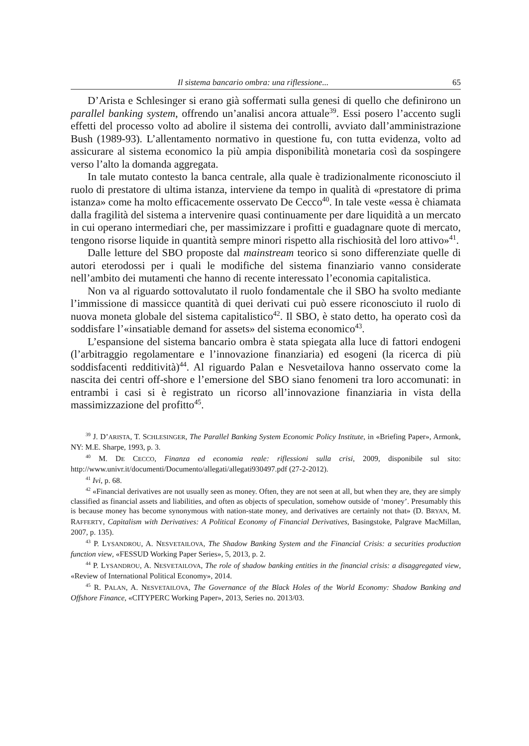Il sistema bancario ombra: una riflessione... 65
D’Arista e Schlesinger si erano già soffermati sulla genesi di quello che definirono un parallel banking system, offrendo un’analisi ancora attuale<sup>39</sup>. Essi posero l’accento sugli effetti del processo volto ad abolire il sistema dei controlli, avviato dall’amministrazione Bush (1989-93). L’allentamento normativo in questione fu, con tutta evidenza, volto ad assicurare al sistema economico la più ampia disponibilità monetaria così da sospingere verso l’alto la domanda aggregata.
In tale mutato contesto la banca centrale, alla quale è tradizionalmente riconosciuto il ruolo di prestatore di ultima istanza, interviene da tempo in qualità di «prestatore di prima istanza» come ha molto efficacemente osservato De Cecco<sup>40</sup>. In tale veste «essa è chiamata dalla fragilità del sistema a intervenire quasi continuamente per dare liquidità a un mercato in cui operano intermediari che, per massimizzare i profitti e guadagnare quote di mercato, tengono risorse liquide in quantità sempre minori rispetto alla rischiosità del loro attivo»<sup>41</sup>.
Dalle letture del SBO proposte dal mainstream teorico si sono differenziate quelle di autori eterodossi per i quali le modifiche del sistema finanziario vanno considerate nell’ambito dei mutamenti che hanno di recente interessato l’economia capitalistica.
Non va al riguardo sottovalutato il ruolo fondamentale che il SBO ha svolto mediante l’immissione di massicce quantità di quei derivati cui può essere riconosciuto il ruolo di nuova moneta globale del sistema capitalistico<sup>42</sup>. Il SBO, è stato detto, ha operato così da soddisfare l’«insatiable demand for assets» del sistema economico<sup>43</sup>.
L’espansione del sistema bancario ombra è stata spiegata alla luce di fattori endogeni (l’arbitraggio regolamentare e l’innovazione finanziaria) ed esogeni (la ricerca di più soddisfacenti redditività)<sup>44</sup>. Al riguardo Palan e Nesvetailova hanno osservato come la nascita dei centri off-shore e l’emersione del SBO siano fenomeni tra loro accomunati: in entrambi i casi si è registrato un ricorso all’innovazione finanziaria in vista della massimizzazione del profitto<sup>45</sup>.
<sup>39</sup> J. D’ARISTA, T. SCHLESINGER, The Parallel Banking System Economic Policy Institute, in «Briefing Paper», Armonk, NY: M.E. Sharpe, 1993, p. 3.
<sup>40</sup> M. DE CECCO, Finanza ed economia reale: riflessioni sulla crisi, 2009, disponibile sul sito: http://www.univr.it/documenti/Documento/allegati/allegati930497.pdf (27-2-2012).
<sup>41</sup> Ivi, p. 68.
<sup>42</sup> «Financial derivatives are not usually seen as money. Often, they are not seen at all, but when they are, they are simply classified as financial assets and liabilities, and often as objects of speculation, somehow outside of ‘money’. Presumably this is because money has become synonymous with nation-state money, and derivatives are certainly not that» (D. BRYAN, M. RAFFERTY, Capitalism with Derivatives: A Political Economy of Financial Derivatives, Basingstoke, Palgrave MacMillan, 2007, p. 135).
<sup>43</sup> P. LYSANDROU, A. NESVETAILOVA, The Shadow Banking System and the Financial Crisis: a securities production function view, «FESSUD Working Paper Series», 5, 2013, p. 2.
<sup>44</sup> P. LYSANDROU, A. NESVETAILOVA, The role of shadow banking entities in the financial crisis: a disaggregated view, «Review of International Political Economy», 2014.
<sup>45</sup> R. PALAN, A. NESVETAILOVA, The Governance of the Black Holes of the World Economy: Shadow Banking and Offshore Finance, «CITYPERC Working Paper», 2013, Series no. 2013/03.